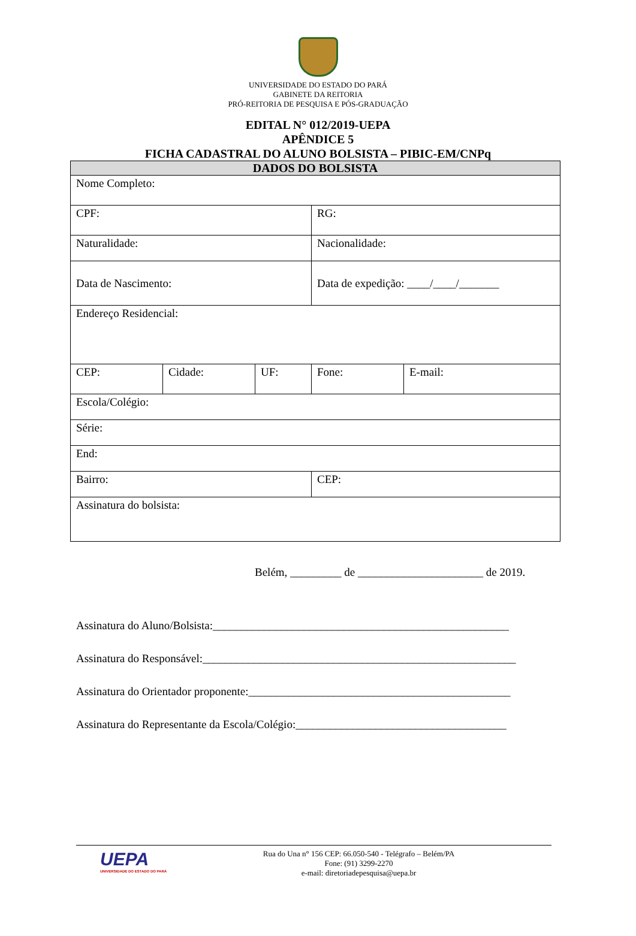UNIVERSIDADE DO ESTADO DO PARÁ
GABINETE DA REITORIA
PRÓ-REITORIA DE PESQUISA E PÓS-GRADUAÇÃO
EDITAL N° 012/2019-UEPA
APÊNDICE 5
FICHA CADASTRAL DO ALUNO BOLSISTA – PIBIC-EM/CNPq
| DADOS DO BOLSISTA | | | | |
| Nome Completo: | | | | |
| CPF: | | | RG: | |
| Naturalidade: | | | Nacionalidade: | |
| Data de Nascimento: | | | Data de expedição: ____/____/_______ | |
| Endereço Residencial: | | | | |
| CEP: | Cidade: | UF: | Fone: | E-mail: |
| Escola/Colégio: | | | | |
| Série: | | | | |
| End: | | | | |
| Bairro: | | | CEP: | |
| Assinatura do bolsista: | | | | |
Belém, _________ de ______________________ de 2019.
Assinatura do Aluno/Bolsista:____________________________________________________
Assinatura do Responsável:_______________________________________________________
Assinatura do Orientador proponente:______________________________________________
Assinatura do Representante da Escola/Colégio:_____________________________________
UEPA
UNIVERSIDADE DO ESTADO DO PARÁ
Rua do Una n° 156 CEP: 66.050-540 - Telégrafo – Belém/PA
Fone: (91) 3299-2270
e-mail: diretoriadepesquisa@uepa.br